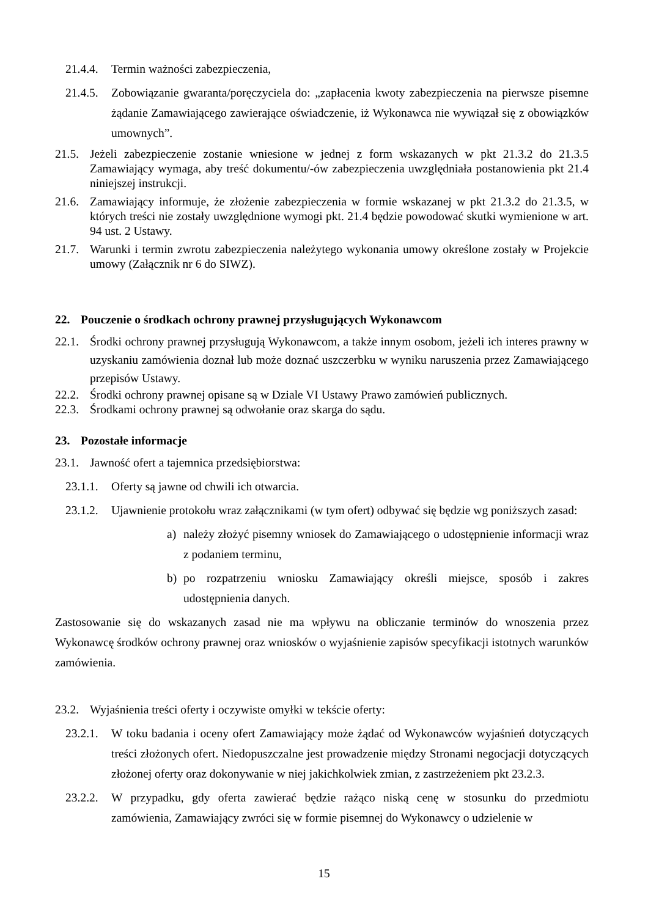21.4.4. Termin ważności zabezpieczenia,
21.4.5. Zobowiązanie gwaranta/poręczyciela do: „zapłacenia kwoty zabezpieczenia na pierwsze pisemne żądanie Zamawiającego zawierające oświadczenie, iż Wykonawca nie wywiązał się z obowiązków umownych”.
21.5. Jeżeli zabezpieczenie zostanie wniesione w jednej z form wskazanych w pkt 21.3.2 do 21.3.5 Zamawiający wymaga, aby treść dokumentu/-ów zabezpieczenia uwzględniała postanowienia pkt 21.4 niniejszej instrukcji.
21.6. Zamawiający informuje, że złożenie zabezpieczenia w formie wskazanej w pkt 21.3.2 do 21.3.5, w których treści nie zostały uwzględnione wymogi pkt. 21.4 będzie powodować skutki wymienione w art. 94 ust. 2 Ustawy.
21.7. Warunki i termin zwrotu zabezpieczenia należytego wykonania umowy określone zostały w Projekcie umowy (Załącznik nr 6 do SIWZ).
22. Pouczenie o środkach ochrony prawnej przysługujących Wykonawcom
22.1. Środki ochrony prawnej przysługują Wykonawcom, a także innym osobom, jeżeli ich interes prawny w uzyskaniu zamówienia doznał lub może doznać uszczerbku w wyniku naruszenia przez Zamawiającego przepisów Ustawy.
22.2. Środki ochrony prawnej opisane są w Dziale VI Ustawy Prawo zamówień publicznych.
22.3. Środkami ochrony prawnej są odwołanie oraz skarga do sądu.
23. Pozostałe informacje
23.1. Jawność ofert a tajemnica przedsiębiorstwa:
23.1.1. Oferty są jawne od chwili ich otwarcia.
23.1.2. Ujawnienie protokołu wraz załącznikami (w tym ofert) odbywać się będzie wg poniższych zasad:
a) należy złożyć pisemny wniosek do Zamawiającego o udostępnienie informacji wraz z podaniem terminu,
b) po rozpatrzeniu wniosku Zamawiający określi miejsce, sposób i zakres udostępnienia danych.
Zastosowanie się do wskazanych zasad nie ma wpływu na obliczanie terminów do wnoszenia przez Wykonawcę środków ochrony prawnej oraz wniosków o wyjaśnienie zapisów specyfikacji istotnych warunków zamówienia.
23.2. Wyjaśnienia treści oferty i oczywiste omyłki w tekście oferty:
23.2.1. W toku badania i oceny ofert Zamawiający może żądać od Wykonawców wyjaśnień dotyczących treści złożonych ofert. Niedopuszczalne jest prowadzenie między Stronami negocjacji dotyczących złożonej oferty oraz dokonywanie w niej jakichkolwiek zmian, z zastrzeżeniem pkt 23.2.3.
23.2.2. W przypadku, gdy oferta zawierać będzie rażąco niską cenę w stosunku do przedmiotu zamówienia, Zamawiający zwróci się w formie pisemnej do Wykonawcy o udzielenie w
15